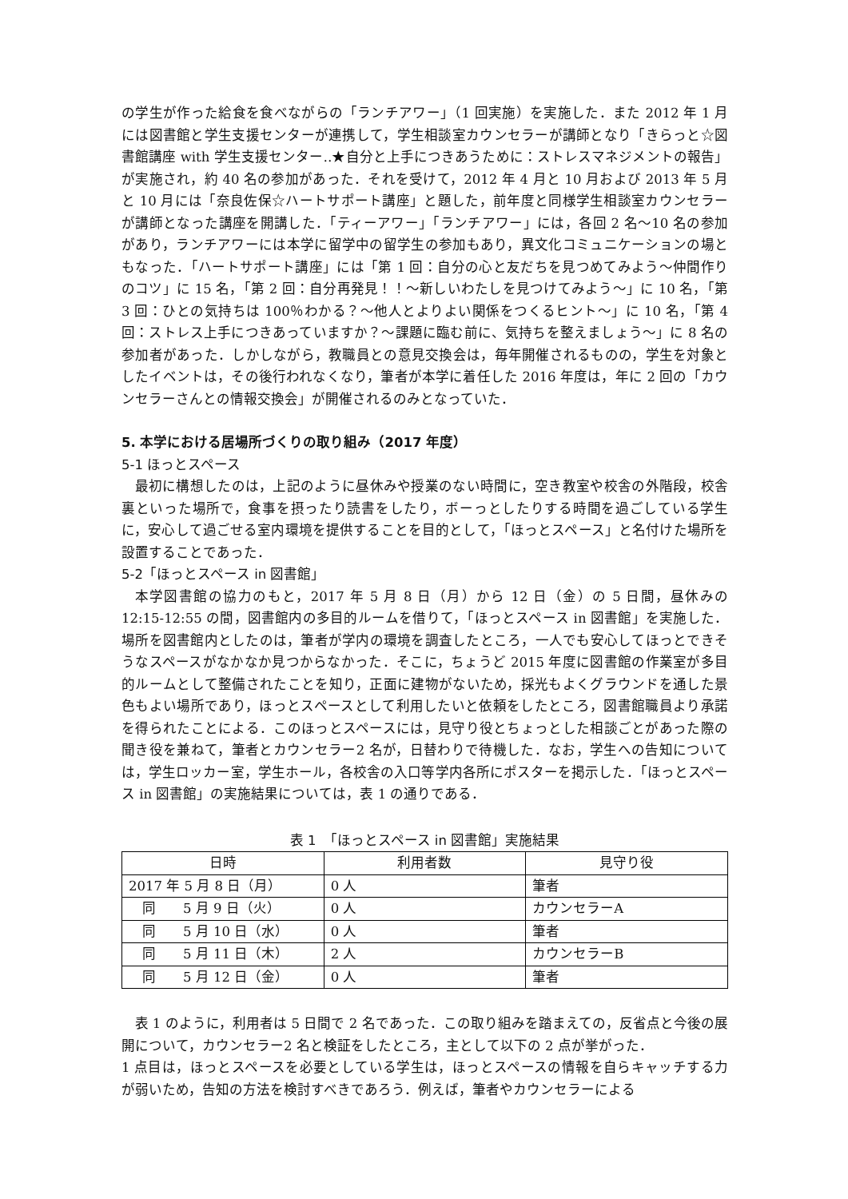の学生が作った給食を食べながらの「ランチアワー」（1 回実施）を実施した．また 2012 年 1 月には図書館と学生支援センターが連携して，学生相談室カウンセラーが講師となり「きらっと☆図書館講座 with 学生支援センター‥★自分と上手につきあうために：ストレスマネジメントの報告」が実施され，約 40 名の参加があった．それを受けて，2012 年 4 月と 10 月および 2013 年 5 月と 10 月には「奈良佐保☆ハートサポート講座」と題した，前年度と同様学生相談室カウンセラーが講師となった講座を開講した．「ティーアワー」「ランチアワー」には，各回 2 名〜10 名の参加があり，ランチアワーには本学に留学中の留学生の参加もあり，異文化コミュニケーションの場ともなった．「ハートサポート講座」には「第 1 回：自分の心と友だちを見つめてみよう〜仲間作りのコツ」に 15 名，「第 2 回：自分再発見！！〜新しいわたしを見つけてみよう〜」に 10 名，「第 3 回：ひとの気持ちは 100％わかる？〜他人とよりよい関係をつくるヒント〜」に 10 名，「第 4 回：ストレス上手につきあっていますか？〜課題に臨む前に、気持ちを整えましょう〜」に 8 名の参加者があった．しかしながら，教職員との意見交換会は，毎年開催されるものの，学生を対象としたイベントは，その後行われなくなり，筆者が本学に着任した 2016 年度は，年に 2 回の「カウンセラーさんとの情報交換会」が開催されるのみとなっていた．
5. 本学における居場所づくりの取り組み（2017 年度）
5-1 ほっとスペース
最初に構想したのは，上記のように昼休みや授業のない時間に，空き教室や校舎の外階段，校舎裏といった場所で，食事を摂ったり読書をしたり，ボーっとしたりする時間を過ごしている学生に，安心して過ごせる室内環境を提供することを目的として，「ほっとスペース」と名付けた場所を設置することであった．
5-2「ほっとスペース in 図書館」
本学図書館の協力のもと，2017 年 5 月 8 日（月）から 12 日（金）の 5 日間，昼休みの 12:15-12:55 の間，図書館内の多目的ルームを借りて，「ほっとスペース in 図書館」を実施した．場所を図書館内としたのは，筆者が学内の環境を調査したところ，一人でも安心してほっとできそうなスペースがなかなか見つからなかった．そこに，ちょうど 2015 年度に図書館の作業室が多目的ルームとして整備されたことを知り，正面に建物がないため，採光もよくグラウンドを通した景色もよい場所であり，ほっとスペースとして利用したいと依頼をしたところ，図書館職員より承諾を得られたことによる．このほっとスペースには，見守り役とちょっとした相談ごとがあった際の聞き役を兼ねて，筆者とカウンセラー2 名が，日替わりで待機した．なお，学生への告知については，学生ロッカー室，学生ホール，各校舎の入口等学内各所にポスターを掲示した．「ほっとスペース in 図書館」の実施結果については，表 1 の通りである．
表 1　「ほっとスペース in 図書館」実施結果
| 日時 | 利用者数 | 見守り役 |
| --- | --- | --- |
| 2017 年 5 月 8 日（月） | 0 人 | 筆者 |
| 同 5 月 9 日（火） | 0 人 | カウンセラーA |
| 同 5 月 10 日（水） | 0 人 | 筆者 |
| 同 5 月 11 日（木） | 2 人 | カウンセラーB |
| 同 5 月 12 日（金） | 0 人 | 筆者 |
表 1 のように，利用者は 5 日間で 2 名であった．この取り組みを踏まえての，反省点と今後の展開について，カウンセラー2 名と検証をしたところ，主として以下の 2 点が挙がった．
1 点目は，ほっとスペースを必要としている学生は，ほっとスペースの情報を自らキャッチする力が弱いため，告知の方法を検討すべきであろう．例えば，筆者やカウンセラーによる